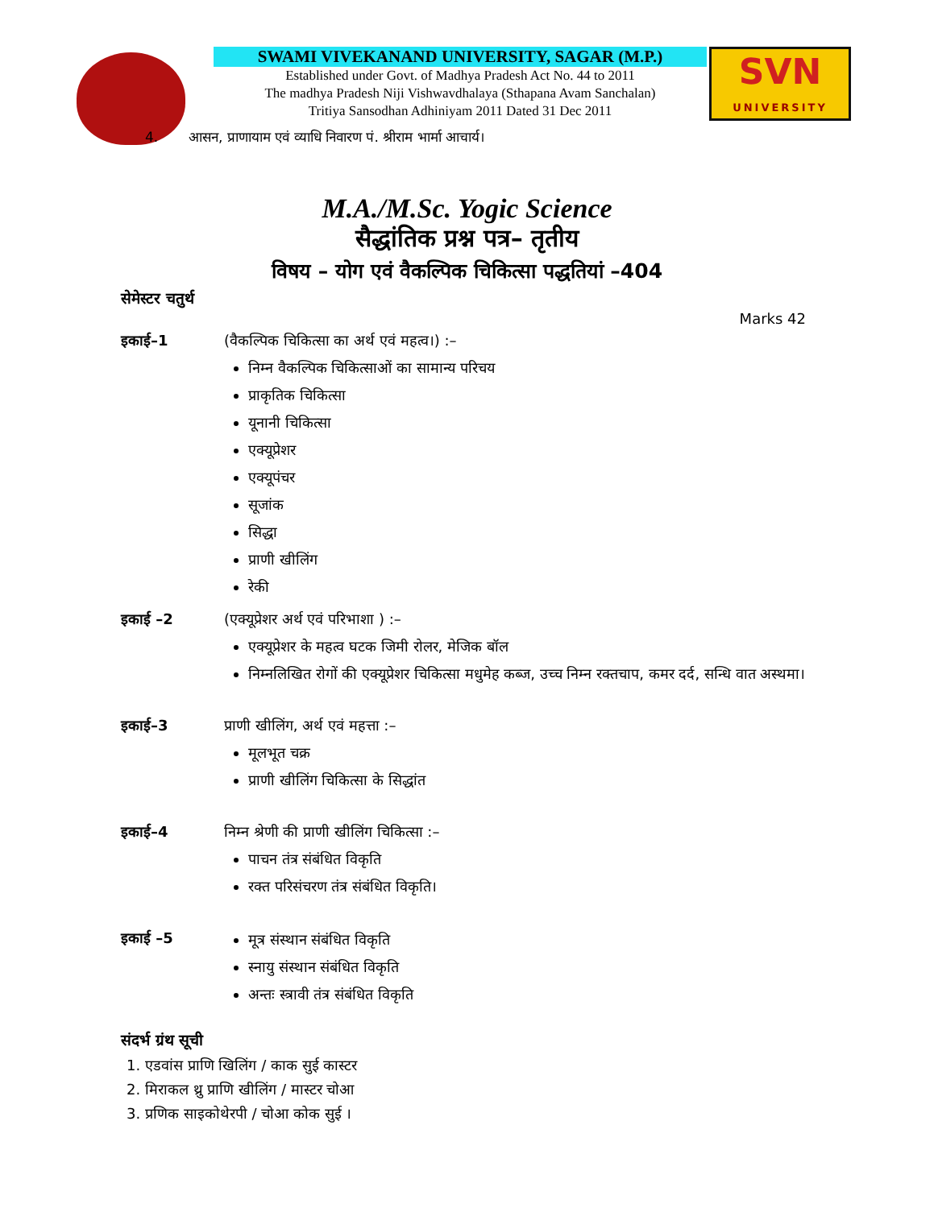SWAMI VIVEKANAND UNIVERSITY, SAGAR (M.P.)
Established under Govt. of Madhya Pradesh Act No. 44 to 2011
The madhya Pradesh Niji Vishwavdhalaya (Sthapana Avam Sanchalan)
Tritiya Sansodhan Adhiniyam 2011 Dated 31 Dec 2011
SVN
UNIVERSITY
4. आसन, प्राणायाम एवं व्याधि निवारण पं. श्रीराम भार्मा आचार्य।
M.A./M.Sc. Yogic Science
सैद्धांतिक प्रश्न पत्र– तृतीय
विषय – योग एवं वैकल्पिक चिकित्सा पद्धतियां –404
सेमेस्टर चतुर्थ
Marks 42
इकाई–1 (वैकल्पिक चिकित्सा का अर्थ एवं महत्व।) :–
निम्न वैकल्पिक चिकित्साओं का सामान्य परिचय
प्राकृतिक चिकित्सा
यूनानी चिकित्सा
एक्यूप्रेशर
एक्यूपंचर
सूजांक
सिद्धा
प्राणी खीलिंग
रेकी
इकाई –2 (एक्यूप्रेशर अर्थ एवं परिभाशा ) :–
एक्यूप्रेशर के महत्व घटक जिमी रोलर, मेजिक बॉल
निम्नलिखित रोगों की एक्यूप्रेशर चिकित्सा मधुमेह कब्ज, उच्च निम्न रक्तचाप, कमर दर्द, सन्धि वात अस्थमा।
इकाई–3 प्राणी खीलिंग, अर्थ एवं महत्ता :–
मूलभूत चक्र
प्राणी खीलिंग चिकित्सा के सिद्धांत
इकाई–4 निम्न श्रेणी की प्राणी खीलिंग चिकित्सा :–
पाचन तंत्र संबंधित विकृति
रक्त परिसंचरण तंत्र संबंधित विकृति।
इकाई –5 मूत्र संस्थान संबंधित विकृति
स्नायु संस्थान संबंधित विकृति
अन्तः स्त्रावी तंत्र संबंधित विकृति
संदर्भ ग्रंथ सूची
1. एडवांस प्राणि खिलिंग / काक सुई कास्टर
2. मिराकल थ्रु प्राणि खीलिंग / मास्टर चोआ
3. प्रणिक साइकोथेरपी / चोआ कोक सुई ।